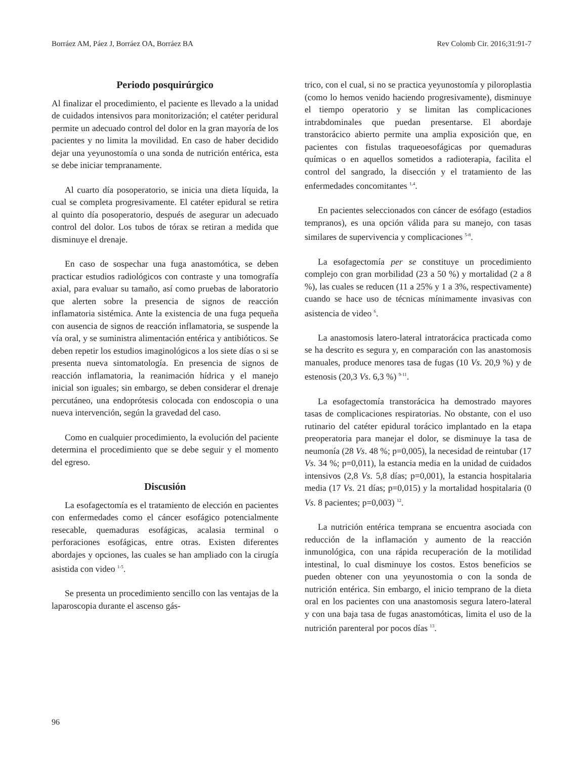Borráez AM, Páez J, Borráez OA, Borráez BA Rev Colomb Cir. 2016;31:91-7
Periodo posquirúrgico
Al finalizar el procedimiento, el paciente es llevado a la unidad de cuidados intensivos para monitorización; el catéter peridural permite un adecuado control del dolor en la gran mayoría de los pacientes y no limita la movilidad. En caso de haber decidido dejar una yeyunostomía o una sonda de nutrición entérica, esta se debe iniciar tempranamente.
Al cuarto día posoperatorio, se inicia una dieta líquida, la cual se completa progresivamente. El catéter epidural se retira al quinto día posoperatorio, después de asegurar un adecuado control del dolor. Los tubos de tórax se retiran a medida que disminuye el drenaje.
En caso de sospechar una fuga anastomótica, se deben practicar estudios radiológicos con contraste y una tomografía axial, para evaluar su tamaño, así como pruebas de laboratorio que alerten sobre la presencia de signos de reacción inflamatoria sistémica. Ante la existencia de una fuga pequeña con ausencia de signos de reacción inflamatoria, se suspende la vía oral, y se suministra alimentación entérica y antibióticos. Se deben repetir los estudios imaginológicos a los siete días o si se presenta nueva sintomatología. En presencia de signos de reacción inflamatoria, la reanimación hídrica y el manejo inicial son iguales; sin embargo, se deben considerar el drenaje percutáneo, una endoprótesis colocada con endoscopia o una nueva intervención, según la gravedad del caso.
Como en cualquier procedimiento, la evolución del paciente determina el procedimiento que se debe seguir y el momento del egreso.
Discusión
La esofagectomía es el tratamiento de elección en pacientes con enfermedades como el cáncer esofágico potencialmente resecable, quemaduras esofágicas, acalasia terminal o perforaciones esofágicas, entre otras. Existen diferentes abordajes y opciones, las cuales se han ampliado con la cirugía asistida con video <sup>1-5</sup>.
Se presenta un procedimiento sencillo con las ventajas de la laparoscopia durante el ascenso gás-
trico, con el cual, si no se practica yeyunostomía y piloroplastia (como lo hemos venido haciendo progresivamente), disminuye el tiempo operatorio y se limitan las complicaciones intrabdominales que puedan presentarse. El abordaje transtorácico abierto permite una amplia exposición que, en pacientes con fistulas traqueoesofágicas por quemaduras químicas o en aquellos sometidos a radioterapia, facilita el control del sangrado, la disección y el tratamiento de las enfermedades concomitantes <sup>1,4</sup>.
En pacientes seleccionados con cáncer de esófago (estadios tempranos), es una opción válida para su manejo, con tasas similares de supervivencia y complicaciones <sup>5-8</sup>.
La esofagectomía per se constituye un procedimiento complejo con gran morbilidad (23 a 50 %) y mortalidad (2 a 8 %), las cuales se reducen (11 a 25% y 1 a 3%, respectivamente) cuando se hace uso de técnicas mínimamente invasivas con asistencia de video <sup>6</sup>.
La anastomosis latero-lateral intratorácica practicada como se ha descrito es segura y, en comparación con las anastomosis manuales, produce menores tasa de fugas (10 Vs. 20,9 %) y de estenosis (20,3 Vs. 6,3 %) <sup>9-11</sup>.
La esofagectomía transtorácica ha demostrado mayores tasas de complicaciones respiratorias. No obstante, con el uso rutinario del catéter epidural torácico implantado en la etapa preoperatoria para manejar el dolor, se disminuye la tasa de neumonía (28 Vs. 48 %; p=0,005), la necesidad de reintubar (17 Vs. 34 %; p=0,011), la estancia media en la unidad de cuidados intensivos (2,8 Vs. 5,8 días; p=0,001), la estancia hospitalaria media (17 Vs. 21 días; p=0,015) y la mortalidad hospitalaria (0 Vs. 8 pacientes; p=0,003) <sup>12</sup>.
La nutrición entérica temprana se encuentra asociada con reducción de la inflamación y aumento de la reacción inmunológica, con una rápida recuperación de la motilidad intestinal, lo cual disminuye los costos. Estos beneficios se pueden obtener con una yeyunostomia o con la sonda de nutrición entérica. Sin embargo, el inicio temprano de la dieta oral en los pacientes con una anastomosis segura latero-lateral y con una baja tasa de fugas anastomóticas, limita el uso de la nutrición parenteral por pocos días <sup>13</sup>.
96